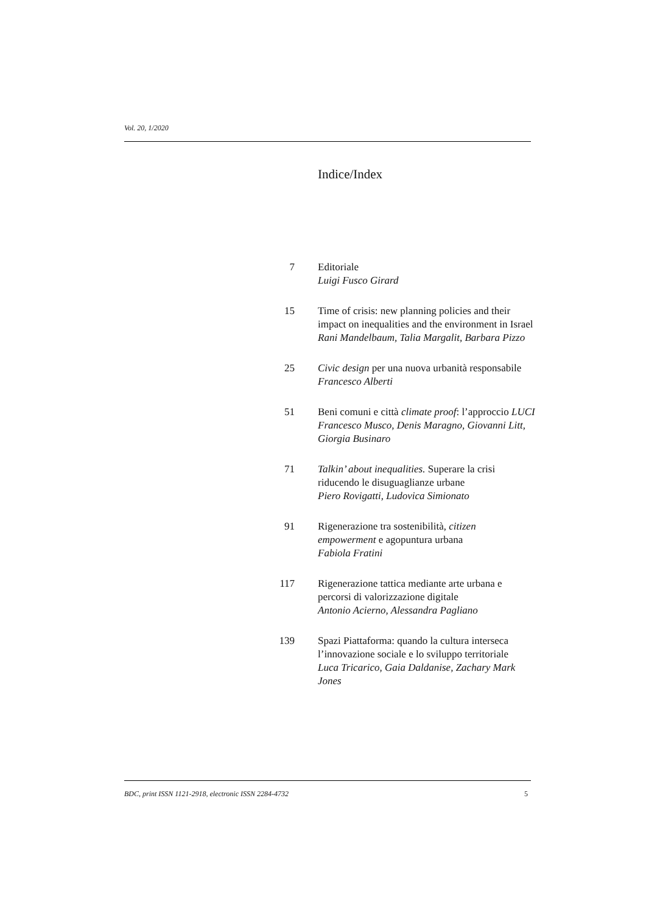Vol. 20, 1/2020
Indice/Index
7 Editoriale
Luigi Fusco Girard
15 Time of crisis: new planning policies and their impact on inequalities and the environment in Israel
Rani Mandelbaum, Talia Margalit, Barbara Pizzo
25 Civic design per una nuova urbanità responsabile
Francesco Alberti
51 Beni comuni e città climate proof: l’approccio LUCI
Francesco Musco, Denis Maragno, Giovanni Litt, Giorgia Businaro
71 Talkin’ about inequalities. Superare la crisi riducendo le disuguaglianze urbane
Piero Rovigatti, Ludovica Simionato
91 Rigenerazione tra sostenibilità, citizen empowerment e agopuntura urbana
Fabiola Fratini
117 Rigenerazione tattica mediante arte urbana e percorsi di valorizzazione digitale
Antonio Acierno, Alessandra Pagliano
139 Spazi Piattaforma: quando la cultura interseca l’innovazione sociale e lo sviluppo territoriale
Luca Tricarico, Gaia Daldanise, Zachary Mark Jones
BDC, print ISSN 1121-2918, electronic ISSN 2284-4732 5